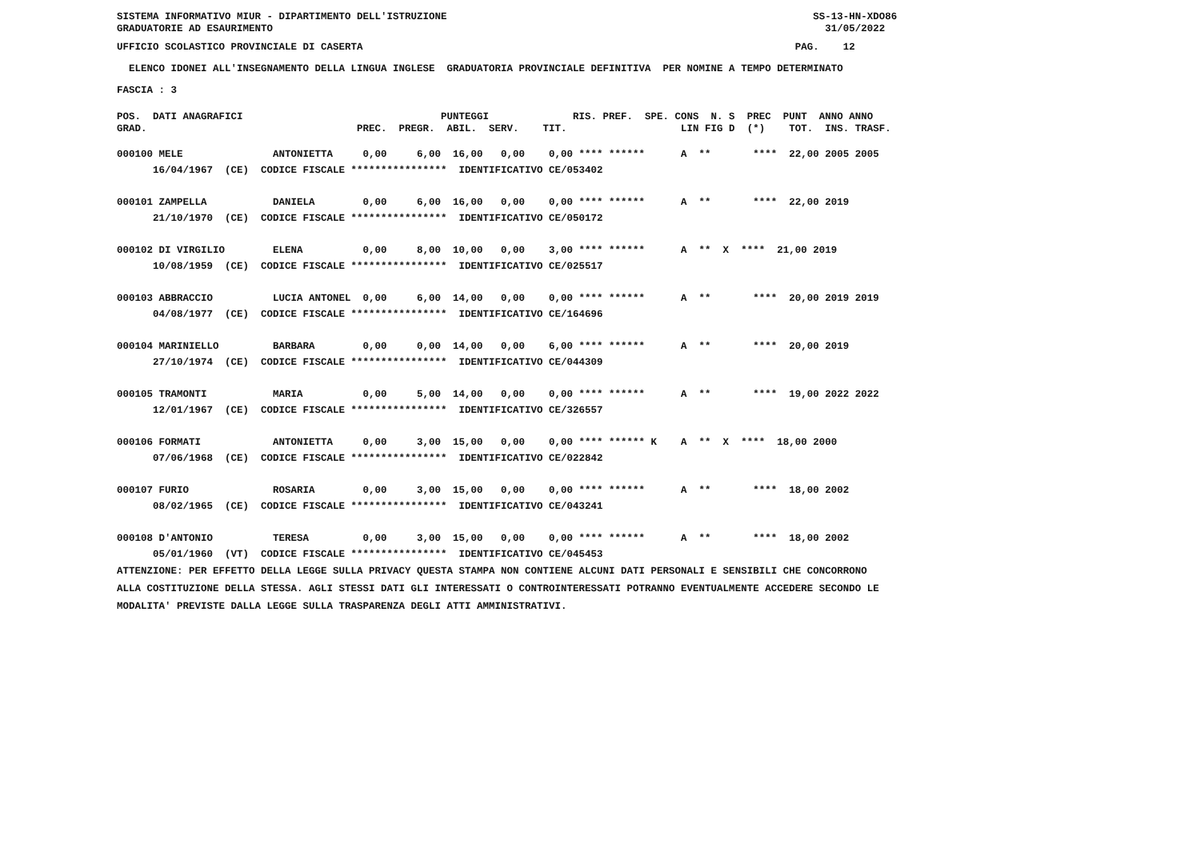SISTEMA INFORMATIVO MIUR - DIPARTIMENTO DELL'ISTRUZIONE SS-13-HN-XDO86 GRADUATORIE AD ESAURIMENTO 31/05/2022
UFFICIO SCOLASTICO PROVINCIALE DI CASERTA PAG. 12
ELENCO IDONEI ALL'INSEGNAMENTO DELLA LINGUA INGLESE GRADUATORIA PROVINCIALE DEFINITIVA PER NOMINE A TEMPO DETERMINATO
FASCIA : 3
POS. DATI ANAGRAFICI PUNTEGGI RIS. PREF. SPE. CONS N. S PREC PUNT ANNO ANNO GRAD. PREC. PREGR. ABIL. SERV. TIT. LIN FIG D (*) TOT. INS. TRASF.
000100 MELE ANTONIETTA 0,00 6,00 16,00 0,00 0,00 **** ****** A ** **** 22,00 2005 2005 16/04/1967 (CE) CODICE FISCALE **************** IDENTIFICATIVO CE/053402 000101 ZAMPELLA DANIELA 0,00 6,00 16,00 0,00 0,00 **** ****** A ** **** 22,00 2019 21/10/1970 (CE) CODICE FISCALE **************** IDENTIFICATIVO CE/050172 000102 DI VIRGILIO ELENA 0,00 8,00 10,00 0,00 3,00 **** ****** A ** X **** 21,00 2019 10/08/1959 (CE) CODICE FISCALE **************** IDENTIFICATIVO CE/025517 000103 ABBRACCIO LUCIA ANTONEL 0,00 6,00 14,00 0,00 0,00 **** ****** A ** **** 20,00 2019 2019 04/08/1977 (CE) CODICE FISCALE **************** IDENTIFICATIVO CE/164696 000104 MARINIELLO BARBARA 0,00 0,00 14,00 0,00 6,00 **** ****** A ** **** 20,00 2019 27/10/1974 (CE) CODICE FISCALE **************** IDENTIFICATIVO CE/044309 000105 TRAMONTI MARIA 0,00 5,00 14,00 0,00 0,00 **** ****** A ** **** 19,00 2022 2022 12/01/1967 (CE) CODICE FISCALE **************** IDENTIFICATIVO CE/326557 000106 FORMATI ANTONIETTA 0,00 3,00 15,00 0,00 0,00 **** ****** K A ** X **** 18,00 2000 07/06/1968 (CE) CODICE FISCALE **************** IDENTIFICATIVO CE/022842 000107 FURIO ROSARIA 0,00 3,00 15,00 0,00 0,00 **** ****** A ** **** 18,00 2002 08/02/1965 (CE) CODICE FISCALE **************** IDENTIFICATIVO CE/043241 000108 D'ANTONIO TERESA 0,00 3,00 15,00 0,00 0,00 **** ****** A ** **** 18,00 2002 05/01/1960 (VT) CODICE FISCALE **************** IDENTIFICATIVO CE/045453
ATTENZIONE: PER EFFETTO DELLA LEGGE SULLA PRIVACY QUESTA STAMPA NON CONTIENE ALCUNI DATI PERSONALI E SENSIBILI CHE CONCORRONO ALLA COSTITUZIONE DELLA STESSA. AGLI STESSI DATI GLI INTERESSATI O CONTROINTERESSATI POTRANNO EVENTUALMENTE ACCEDERE SECONDO LE MODALITA' PREVISTE DALLA LEGGE SULLA TRASPARENZA DEGLI ATTI AMMINISTRATIVI.